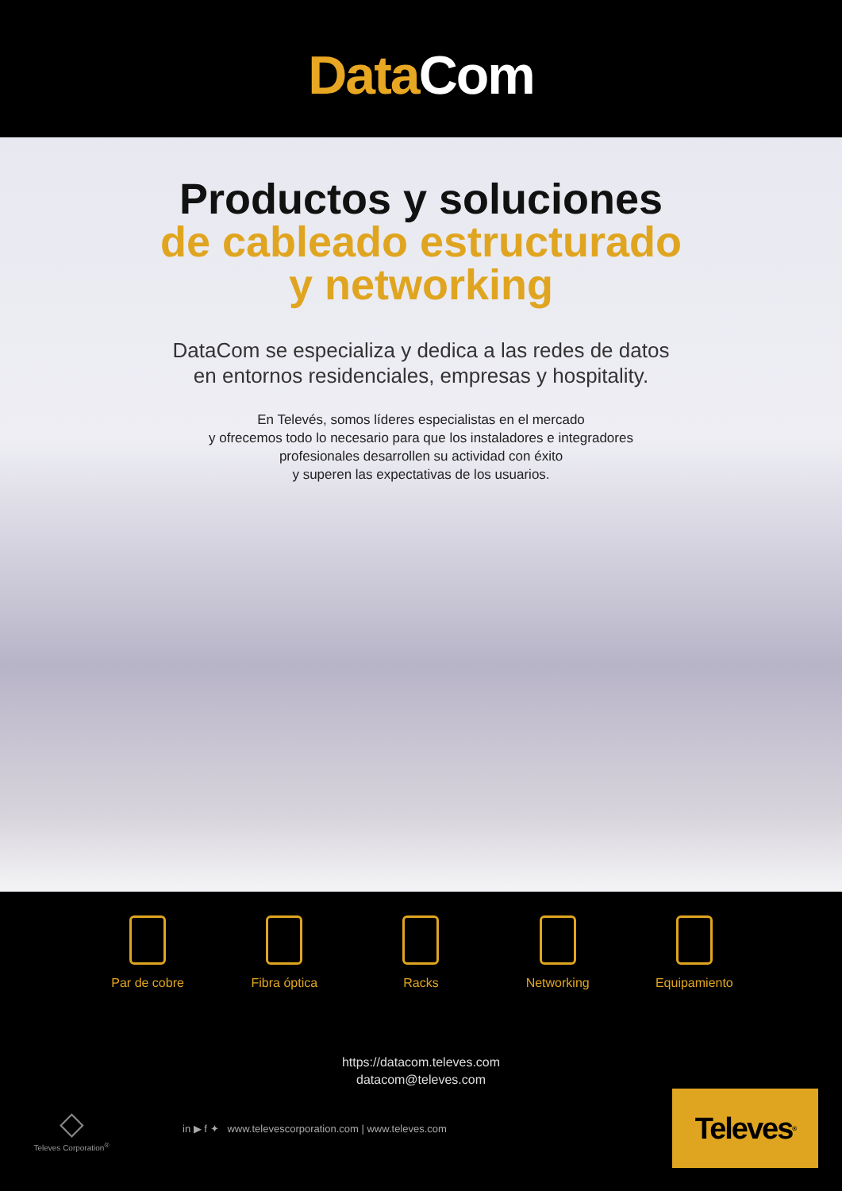Data Com
Productos y soluciones
de cableado estructurado
y networking
DataCom se especializa y dedica a las redes de datos
en entornos residenciales, empresas y hospitality.
En Televés, somos líderes especialistas en el mercado
y ofrecemos todo lo necesario para que los instaladores e integradores
profesionales desarrollen su actividad con éxito
y superen las expectativas de los usuarios.
Par de cobre Fibra óptica Racks Networking Equipamiento
https://datacom.televes.com
datacom@televes.com
◇
Televes Corporation<sup>®</sup>
in ▶ f ✦ www.televescorporation.com | www.televes.com
Televes<sup>®</sup>